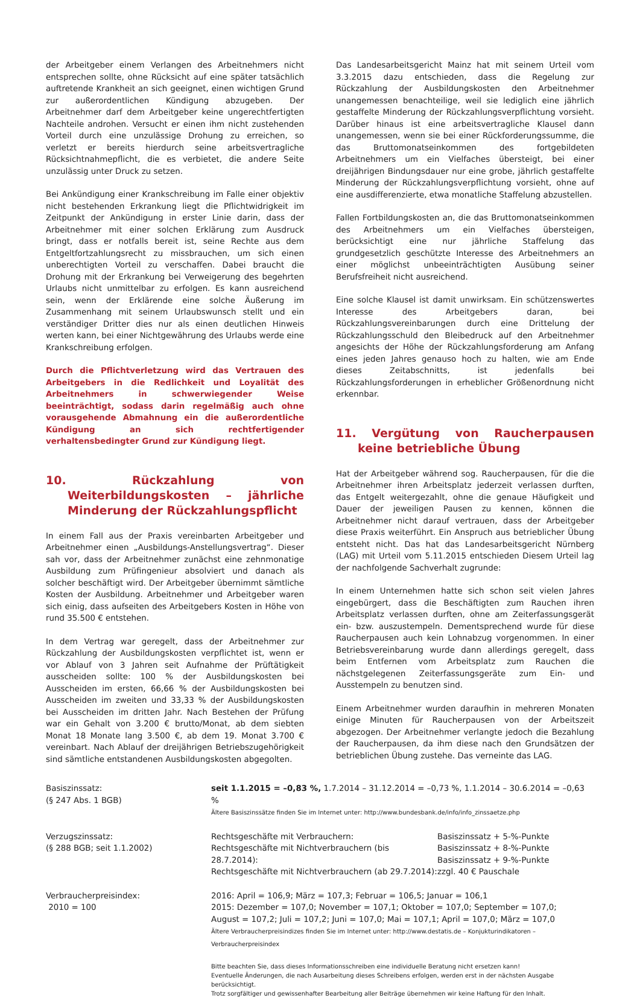der Arbeitgeber einem Verlangen des Arbeitnehmers nicht entsprechen sollte, ohne Rücksicht auf eine später tatsächlich auftretende Krankheit an sich geeignet, einen wichtigen Grund zur außerordentlichen Kündigung abzugeben. Der Arbeitnehmer darf dem Arbeitgeber keine ungerechtfertigten Nachteile androhen. Versucht er einen ihm nicht zustehenden Vorteil durch eine unzulässige Drohung zu erreichen, so verletzt er bereits hierdurch seine arbeitsvertragliche Rücksichtnahmepflicht, die es verbietet, die andere Seite unzulässig unter Druck zu setzen.
Bei Ankündigung einer Krankschreibung im Falle einer objektiv nicht bestehenden Erkrankung liegt die Pflichtwidrigkeit im Zeitpunkt der Ankündigung in erster Linie darin, dass der Arbeitnehmer mit einer solchen Erklärung zum Ausdruck bringt, dass er notfalls bereit ist, seine Rechte aus dem Entgeltfortzahlungsrecht zu missbrauchen, um sich einen unberechtigten Vorteil zu verschaffen. Dabei braucht die Drohung mit der Erkrankung bei Verweigerung des begehrten Urlaubs nicht unmittelbar zu erfolgen. Es kann ausreichend sein, wenn der Erklärende eine solche Äußerung im Zusammenhang mit seinem Urlaubswunsch stellt und ein verständiger Dritter dies nur als einen deutlichen Hinweis werten kann, bei einer Nichtgewährung des Urlaubs werde eine Krankschreibung erfolgen.
Durch die Pflichtverletzung wird das Vertrauen des Arbeitgebers in die Redlichkeit und Loyalität des Arbeitnehmers in schwerwiegender Weise beeinträchtigt, sodass darin regelmäßig auch ohne vorausgehende Abmahnung ein die außerordentliche Kündigung an sich rechtfertigender verhaltensbedingter Grund zur Kündigung liegt.
10. Rückzahlung von Weiterbildungskosten – jährliche Minderung der Rückzahlungspflicht
In einem Fall aus der Praxis vereinbarten Arbeitgeber und Arbeitnehmer einen „Ausbildungs-Anstellungsvertrag“. Dieser sah vor, dass der Arbeitnehmer zunächst eine zehnmonatige Ausbildung zum Prüfingenieur absolviert und danach als solcher beschäftigt wird. Der Arbeitgeber übernimmt sämtliche Kosten der Ausbildung. Arbeitnehmer und Arbeitgeber waren sich einig, dass aufseiten des Arbeitgebers Kosten in Höhe von rund 35.500 € entstehen.
In dem Vertrag war geregelt, dass der Arbeitnehmer zur Rückzahlung der Ausbildungskosten verpflichtet ist, wenn er vor Ablauf von 3 Jahren seit Aufnahme der Prüftätigkeit ausscheiden sollte: 100 % der Ausbildungskosten bei Ausscheiden im ersten, 66,66 % der Ausbildungskosten bei Ausscheiden im zweiten und 33,33 % der Ausbildungskosten bei Ausscheiden im dritten Jahr. Nach Bestehen der Prüfung war ein Gehalt von 3.200 € brutto/Monat, ab dem siebten Monat 18 Monate lang 3.500 €, ab dem 19. Monat 3.700 € vereinbart. Nach Ablauf der dreijährigen Betriebszugehörigkeit sind sämtliche entstandenen Ausbildungskosten abgegolten.
Das Landesarbeitsgericht Mainz hat mit seinem Urteil vom 3.3.2015 dazu entschieden, dass die Regelung zur Rückzahlung der Ausbildungskosten den Arbeitnehmer unangemessen benachteilige, weil sie lediglich eine jährlich gestaffelte Minderung der Rückzahlungsverpflichtung vorsieht. Darüber hinaus ist eine arbeitsvertragliche Klausel dann unangemessen, wenn sie bei einer Rückforderungssumme, die das Bruttomonatseinkommen des fortgebildeten Arbeitnehmers um ein Vielfaches übersteigt, bei einer dreijährigen Bindungsdauer nur eine grobe, jährlich gestaffelte Minderung der Rückzahlungsverpflichtung vorsieht, ohne auf eine ausdifferenzierte, etwa monatliche Staffelung abzustellen.
Fallen Fortbildungskosten an, die das Bruttomonatseinkommen des Arbeitnehmers um ein Vielfaches übersteigen, berücksichtigt eine nur jährliche Staffelung das grundgesetzlich geschützte Interesse des Arbeitnehmers an einer möglichst unbeeinträchtigten Ausübung seiner Berufsfreiheit nicht ausreichend.
Eine solche Klausel ist damit unwirksam. Ein schützenswertes Interesse des Arbeitgebers daran, bei Rückzahlungsvereinbarungen durch eine Drittelung der Rückzahlungsschuld den Bleibedruck auf den Arbeitnehmer angesichts der Höhe der Rückzahlungsforderung am Anfang eines jeden Jahres genauso hoch zu halten, wie am Ende dieses Zeitabschnitts, ist jedenfalls bei Rückzahlungsforderungen in erheblicher Größenordnung nicht erkennbar.
11. Vergütung von Raucherpausen keine betriebliche Übung
Hat der Arbeitgeber während sog. Raucherpausen, für die die Arbeitnehmer ihren Arbeitsplatz jederzeit verlassen durften, das Entgelt weitergezahlt, ohne die genaue Häufigkeit und Dauer der jeweiligen Pausen zu kennen, können die Arbeitnehmer nicht darauf vertrauen, dass der Arbeitgeber diese Praxis weiterführt. Ein Anspruch aus betrieblicher Übung entsteht nicht. Das hat das Landesarbeitsgericht Nürnberg (LAG) mit Urteil vom 5.11.2015 entschieden Diesem Urteil lag der nachfolgende Sachverhalt zugrunde:
In einem Unternehmen hatte sich schon seit vielen Jahres eingebürgert, dass die Beschäftigten zum Rauchen ihren Arbeitsplatz verlassen durften, ohne am Zeiterfassungsgerät ein- bzw. auszustempeln. Dementsprechend wurde für diese Raucherpausen auch kein Lohnabzug vorgenommen. In einer Betriebsvereinbarung wurde dann allerdings geregelt, dass beim Entfernen vom Arbeitsplatz zum Rauchen die nächstgelegenen Zeiterfassungsgeräte zum Ein- und Ausstempeln zu benutzen sind.
Einem Arbeitnehmer wurden daraufhin in mehreren Monaten einige Minuten für Raucherpausen von der Arbeitszeit abgezogen. Der Arbeitnehmer verlangte jedoch die Bezahlung der Raucherpausen, da ihm diese nach den Grundsätzen der betrieblichen Übung zustehe. Das verneinte das LAG.
| Basiszinssatz: (§ 247 Abs. 1 BGB) | seit 1.1.2015 = –0,83 %, 1.7.2014 – 31.12.2014 = –0,73 %, 1.1.2014 – 30.6.2014 = –0,63 % Ältere Basiszinssätze finden Sie im Internet unter: http://www.bundesbank.de/info/info_zinssaetze.php | |
| Verzugszinssatz: (§ 288 BGB; seit 1.1.2002) | Rechtsgeschäfte mit Verbrauchern: Rechtsgeschäfte mit Nichtverbrauchern (bis 28.7.2014): Rechtsgeschäfte mit Nichtverbrauchern (ab 29.7.2014): | Basiszinssatz + 5-%-Punkte Basiszinssatz + 8-%-Punkte Basiszinssatz + 9-%-Punkte zzgl. 40 € Pauschale |
| Verbraucherpreisindex: 2010 = 100 | 2016: April = 106,9; März = 107,3; Februar = 106,5; Januar = 106,1 2015: Dezember = 107,0; November = 107,1; Oktober = 107,0; September = 107,0; August = 107,2; Juli = 107,2; Juni = 107,0; Mai = 107,1; April = 107,0; März = 107,0 Ältere Verbraucherpreisindizes finden Sie im Internet unter: http://www.destatis.de – Konjukturindikatoren – Verbraucherpreisindex | |
| | Bitte beachten Sie, dass dieses Informationsschreiben eine individuelle Beratung nicht ersetzen kann! Eventuelle Änderungen, die nach Ausarbeitung dieses Schreibens erfolgen, werden erst in der nächsten Ausgabe berücksichtigt. Trotz sorgfältiger und gewissenhafter Bearbeitung aller Beiträge übernehmen wir keine Haftung für den Inhalt. | |